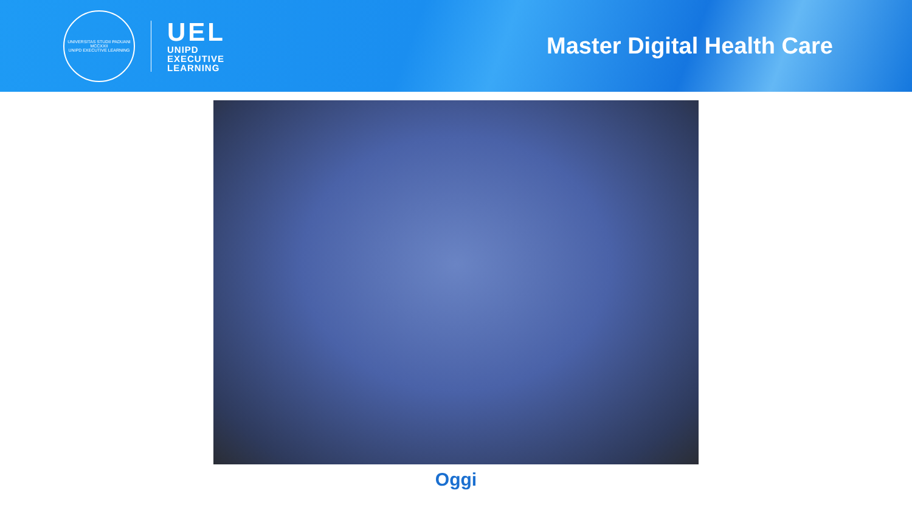UNIVERSITAS STUDII PADUANI
MCCXXII
UNIPD EXECUTIVE LEARNING
UEL
UNIPD
EXECUTIVE
LEARNING
Master Digital Health Care
Oggi